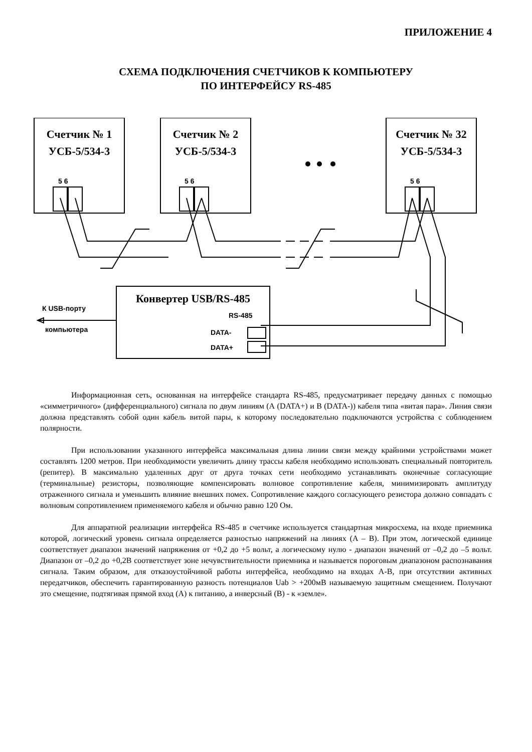ПРИЛОЖЕНИЕ 4
СХЕМА ПОДКЛЮЧЕНИЯ СЧЕТЧИКОВ К КОМПЬЮТЕРУ
ПО ИНТЕРФЕЙСУ RS-485
Счетчик № 1
УСБ-5/534-3
Счетчик № 2
УСБ-5/534-3
Счетчик № 32
УСБ-5/534-3
5 6 5 6 5 6
Конвертер USB/RS-485
RS-485
DATA-
DATA+
К USB-порту
компьютера
Информационная сеть, основанная на интерфейсе стандарта RS-485, предусматривает передачу данных с помощью «симметричного» (дифференциального) сигнала по двум линиям (А (DATA+) и В (DATA-)) кабеля типа «витая пара». Линия связи должна представлять собой один кабель витой пары, к которому последовательно подключаются устройства с соблюдением полярности.
При использовании указанного интерфейса максимальная длина линии связи между крайними устройствами может составлять 1200 метров. При необходимости увеличить длину трассы кабеля необходимо использовать специальный повторитель (репитер). В максимально удаленных друг от друга точках сети необходимо устанавливать оконечные согласующие (терминальные) резисторы, позволяющие компенсировать волновое сопротивление кабеля, минимизировать амплитуду отраженного сигнала и уменьшить влияние внешних помех. Сопротивление каждого согласующего резистора должно совпадать с волновым сопротивлением применяемого кабеля и обычно равно 120 Ом.
Для аппаратной реализации интерфейса RS-485 в счетчике используется стандартная микросхема, на входе приемника которой, логический уровень сигнала определяется разностью напряжений на линиях (A – B). При этом, логической единице соответствует диапазон значений напряжения от +0,2 до +5 вольт, а логическому нулю - диапазон значений от –0,2 до –5 вольт. Диапазон от –0,2 до +0,2В соответствует зоне нечувствительности приемника и называется пороговым диапазоном распознавания сигнала. Таким образом, для отказоустойчивой работы интерфейса, необходимо на входах A-B, при отсутствии активных передатчиков, обеспечить гарантированную разность потенциалов Uab > +200мВ называемую защитным смещением. Получают это смещение, подтягивая прямой вход (A) к питанию, а инверсный (B) - к «земле».